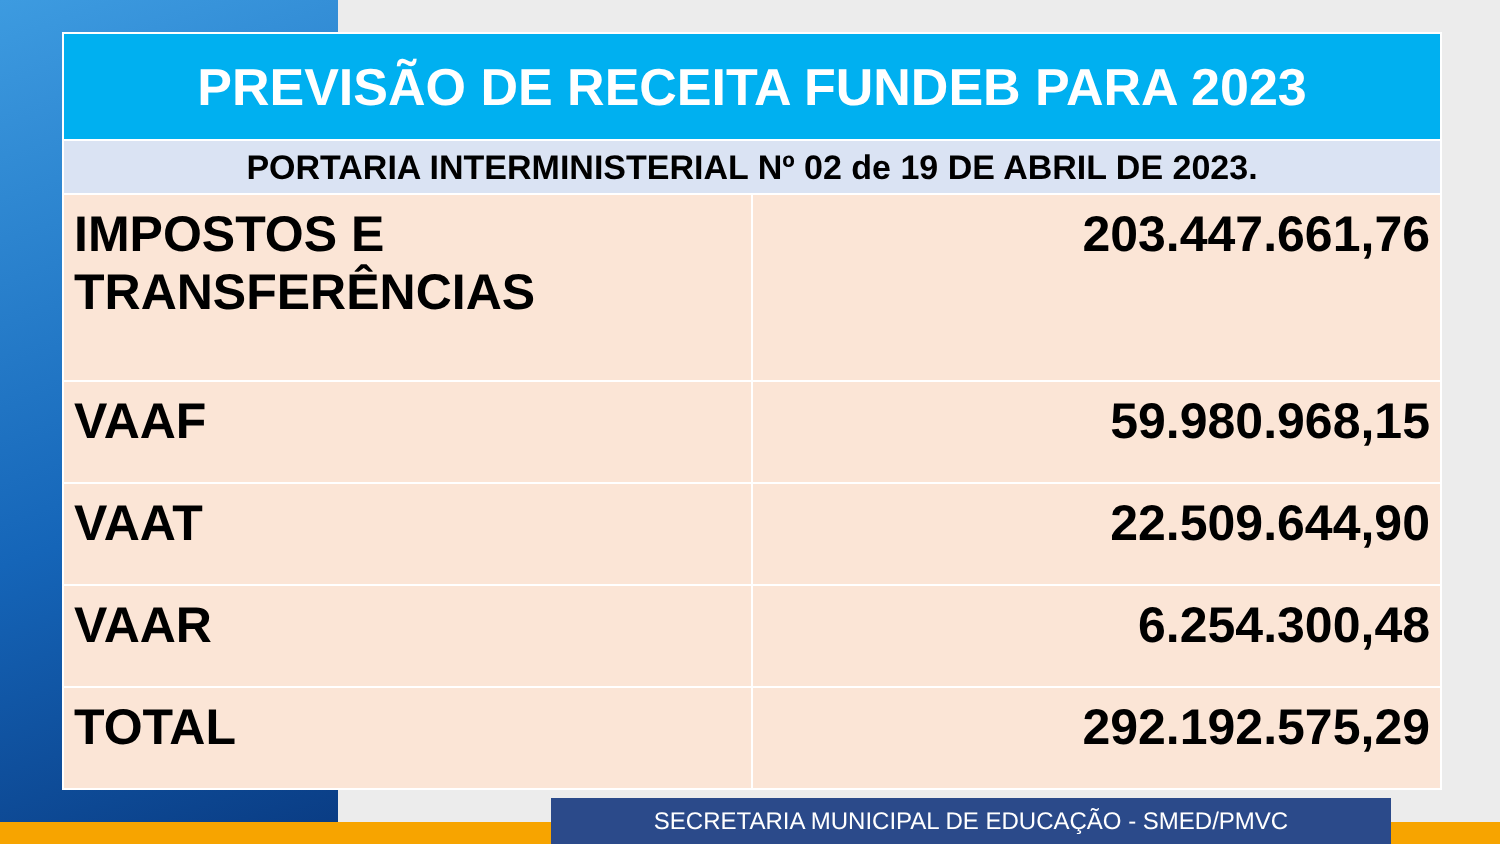| PREVISÃO DE RECEITA FUNDEB PARA 2023 | |
| --- | --- |
| PORTARIA INTERMINISTERIAL Nº 02 de 19 DE ABRIL DE 2023. | |
| IMPOSTOS E TRANSFERÊNCIAS | 203.447.661,76 |
| VAAF | 59.980.968,15 |
| VAAT | 22.509.644,90 |
| VAAR | 6.254.300,48 |
| TOTAL | 292.192.575,29 |
SECRETARIA MUNICIPAL DE EDUCAÇÃO - SMED/PMVC